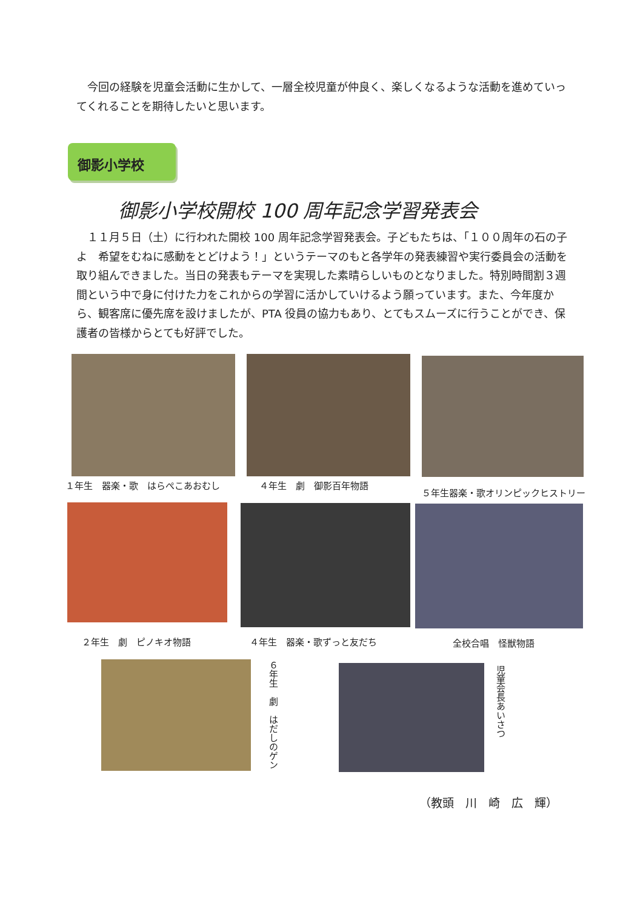今回の経験を児童会活動に生かして、一層全校児童が仲良く、楽しくなるような活動を進めていってくれることを期待したいと思います。
御影小学校
御影小学校開校 100 周年記念学習発表会
　１１月５日（土）に行われた開校 100 周年記念学習発表会。子どもたちは、「１００周年の石の子よ　希望をむねに感動をとどけよう！」というテーマのもと各学年の発表練習や実行委員会の活動を取り組んできました。当日の発表もテーマを実現した素晴らしいものとなりました。特別時間割３週間という中で身に付けた力をこれからの学習に活かしていけるよう願っています。また、今年度から、観客席に優先席を設けましたが、PTA 役員の協力もあり、とてもスムーズに行うことができ、保護者の皆様からとても好評でした。
１年生　器楽・歌　はらぺこあおむし ４年生　劇　御影百年物語
５年生器楽・歌オリンピックヒストリー
２年生　劇　ピノキオ物語 ４年生　器楽・歌ずっと友だち 全校合唱　怪獣物語
６年生　劇　はだしのゲン
児童会長あいさつ
（教頭　川　崎　広　輝）